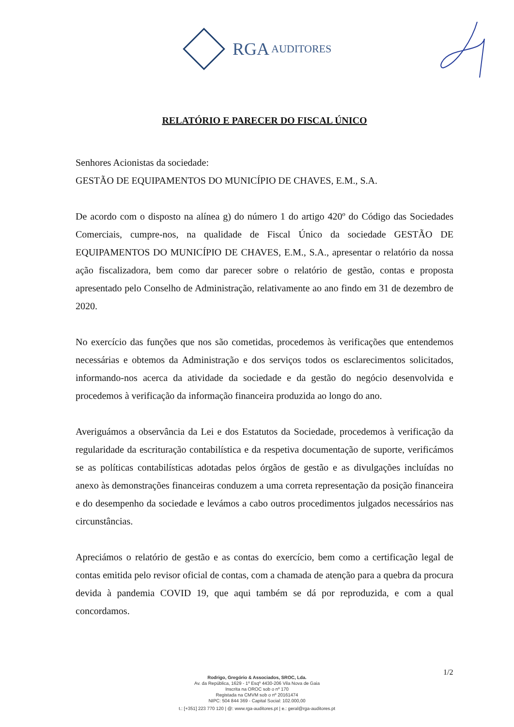RGA AUDITORES
RELATÓRIO E PARECER DO FISCAL ÚNICO
Senhores Acionistas da sociedade:
GESTÃO DE EQUIPAMENTOS DO MUNICÍPIO DE CHAVES, E.M., S.A.
De acordo com o disposto na alínea g) do número 1 do artigo 420º do Código das Sociedades Comerciais, cumpre-nos, na qualidade de Fiscal Único da sociedade GESTÃO DE EQUIPAMENTOS DO MUNICÍPIO DE CHAVES, E.M., S.A., apresentar o relatório da nossa ação fiscalizadora, bem como dar parecer sobre o relatório de gestão, contas e proposta apresentado pelo Conselho de Administração, relativamente ao ano findo em 31 de dezembro de 2020.
No exercício das funções que nos são cometidas, procedemos às verificações que entendemos necessárias e obtemos da Administração e dos serviços todos os esclarecimentos solicitados, informando-nos acerca da atividade da sociedade e da gestão do negócio desenvolvida e procedemos à verificação da informação financeira produzida ao longo do ano.
Averiguámos a observância da Lei e dos Estatutos da Sociedade, procedemos à verificação da regularidade da escrituração contabilística e da respetiva documentação de suporte, verificámos se as políticas contabilísticas adotadas pelos órgãos de gestão e as divulgações incluídas no anexo às demonstrações financeiras conduzem a uma correta representação da posição financeira e do desempenho da sociedade e levámos a cabo outros procedimentos julgados necessários nas circunstâncias.
Apreciámos o relatório de gestão e as contas do exercício, bem como a certificação legal de contas emitida pelo revisor oficial de contas, com a chamada de atenção para a quebra da procura devida à pandemia COVID 19, que aqui também se dá por reproduzida, e com a qual concordamos.
1/2
Rodrigo, Gregório & Associados, SROC, Lda.
Av. da República, 1629 - 1º Esqº 4430-206 Vila Nova de Gaia
Inscrita na OROC sob o nº 170
Registada na CMVM sob o nº 20161474
NIPC: 504 844 369 - Capital Social: 102.000,00
t.: [+351] 223 770 120 | @: www.rga-auditores.pt | e.: geral@rga-auditores.pt